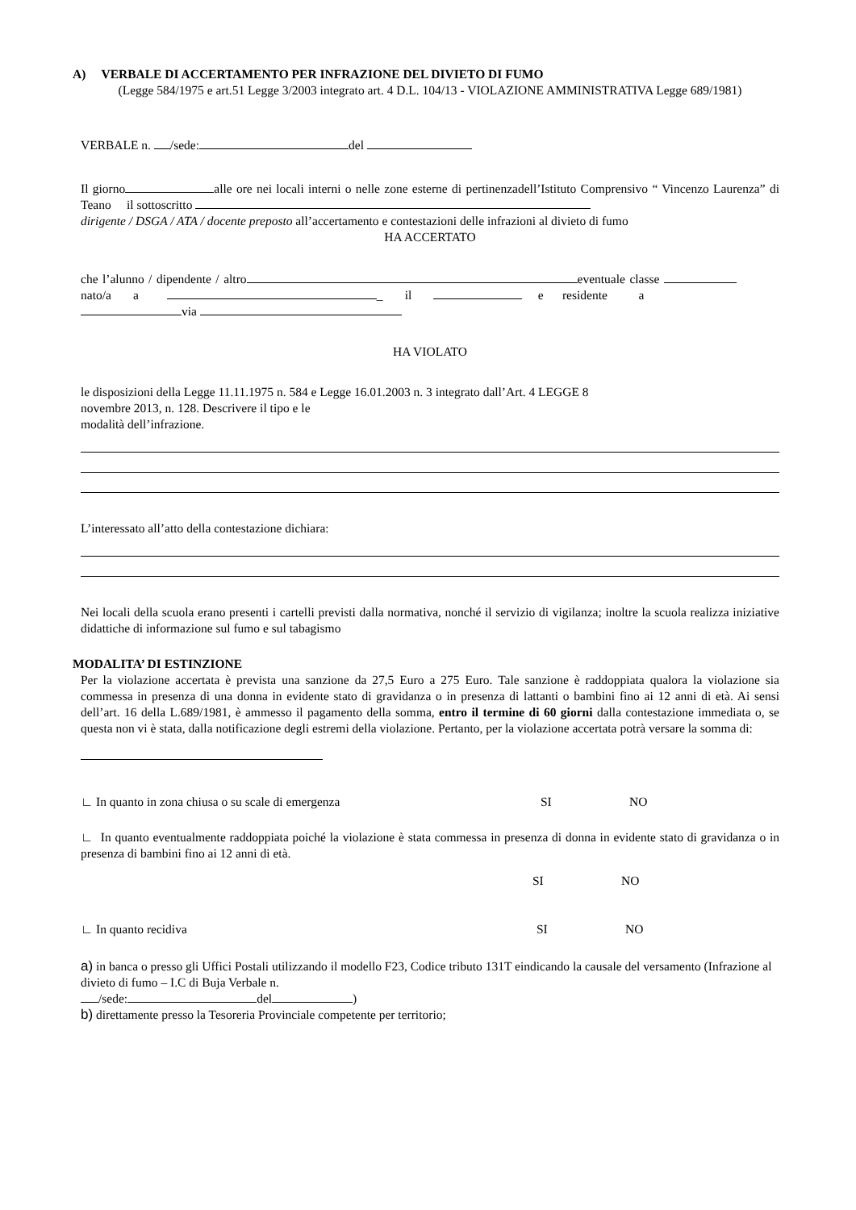A) VERBALE DI ACCERTAMENTO PER INFRAZIONE DEL DIVIETO DI FUMO
(Legge 584/1975 e art.51 Legge 3/2003 integrato art. 4 D.L. 104/13 - VIOLAZIONE AMMINISTRATIVA Legge 689/1981)
VERBALE n. /sede: del
Il giorno alle ore nei locali interni o nelle zone esterne di pertinenzadell’Istituto Comprensivo “ Vincenzo Laurenza” di Teano il sottoscritto
dirigente / DSGA / ATA / docente preposto all’accertamento e contestazioni delle infrazioni al divieto di fumo
HA ACCERTATO
che l’alunno / dipendente / altro eventuale classe nato/a a _ il e residente a
via
HA VIOLATO
le disposizioni della Legge 11.11.1975 n. 584 e Legge 16.01.2003 n. 3 integrato dall’Art. 4 LEGGE 8 novembre 2013, n. 128. Descrivere il tipo e le
modalità dell’infrazione.
L’interessato all’atto della contestazione dichiara:
Nei locali della scuola erano presenti i cartelli previsti dalla normativa, nonché il servizio di vigilanza; inoltre la scuola realizza iniziative didattiche di informazione sul fumo e sul tabagismo
MODALITA’ DI ESTINZIONE
Per la violazione accertata è prevista una sanzione da 27,5 Euro a 275 Euro. Tale sanzione è raddoppiata qualora la violazione sia commessa in presenza di una donna in evidente stato di gravidanza o in presenza di lattanti o bambini fino ai 12 anni di età. Ai sensi dell’art. 16 della L.689/1981, è ammesso il pagamento della somma, entro il termine di 60 giorni dalla contestazione immediata o, se questa non vi è stata, dalla notificazione degli estremi della violazione. Pertanto, per la violazione accertata potrà versare la somma di:
∟ In quanto in zona chiusa o su scale di emergenza SI NO
∟ In quanto eventualmente raddoppiata poiché la violazione è stata commessa in presenza di donna in evidente stato di gravidanza o in presenza di bambini fino ai 12 anni di età.
SI NO
∟ In quanto recidiva SI NO
a) in banca o presso gli Uffici Postali utilizzando il modello F23, Codice tributo 131T eindicando la causale del versamento (Infrazione al divieto di fumo – I.C di Buja Verbale n.
/sede: del )
b) direttamente presso la Tesoreria Provinciale competente per territorio;